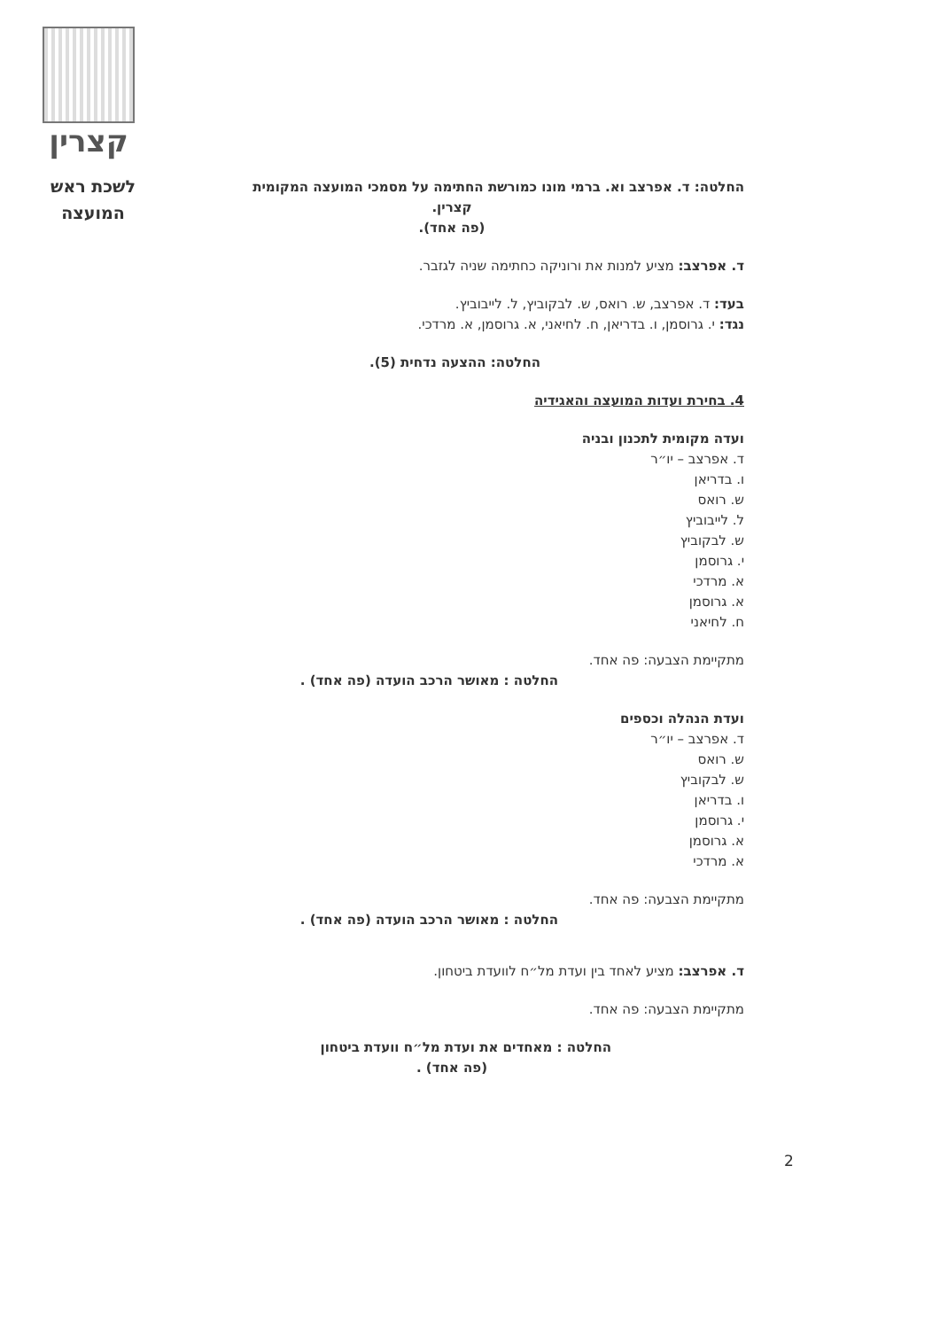קצרין
לשכת ראש
המועצה
החלטה: ד. אפרצב וא. ברמי מונו כמורשת החתימה על מסמכי המועצה המקומית
קצרין.
(פה אחד).
ד. אפרצב: מציע למנות את ורוניקה כחתימה שניה לגזבר.
בעד: ד. אפרצב, ש. רואס, ש. לבקוביץ, ל. לייבוביץ.
נגד: י. גרוסמן, ו. בדריאן, ח. לחיאני, א. גרוסמן, א. מרדכי.
החלטה: ההצעה נדחית (5).
4. בחירת ועדות המועצה והאגידיה
ועדה מקומית לתכנון ובניה
ד. אפרצב – יו״ר
ו. בדריאן
ש. רואס
ל. לייבוביץ
ש. לבקוביץ
י. גרוסמן
א. מרדכי
א. גרוסמן
ח. לחיאני
מתקיימת הצבעה: פה אחד.
החלטה : מאושר הרכב הועדה (פה אחד) .
ועדת הנהלה וכספים
ד. אפרצב – יו״ר
ש. רואס
ש. לבקוביץ
ו. בדריאן
י. גרוסמן
א. גרוסמן
א. מרדכי
מתקיימת הצבעה: פה אחד.
החלטה : מאושר הרכב הועדה (פה אחד) .
ד. אפרצב: מציע לאחד בין ועדת מל״ח לוועדת ביטחון.
מתקיימת הצבעה: פה אחד.
החלטה : מאחדים את ועדת מל״ח וועדת ביטחון
(פה אחד) .
2